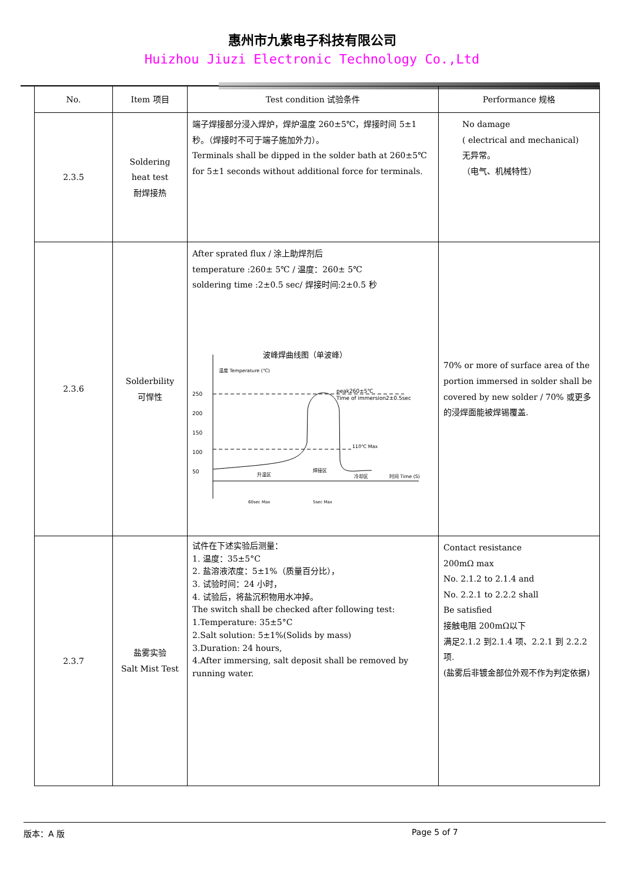惠州市九紫电子科技有限公司
Huizhou Jiuzi Electronic Technology Co.,Ltd
| No. | Item 项目 | Test condition 试验条件 | Performance 规格 |
| --- | --- | --- | --- |
| 2.3.5 | Soldering heat test 耐焊接热 | 端子焊接部分浸入焊炉，焊炉温度 260±5℃，焊接时间 5±1 秒。（焊接时不可于端子施加外力）。 Terminals shall be dipped in the solder bath at 260±5℃ for 5±1 seconds without additional force for terminals. | No damage ( electrical and mechanical) 无异常。 （电气、机械特性） |
| 2.3.6 | Solderbility 可悍性 | After sprated flux / 涂上助焊剂后 temperature :260± 5℃ / 温度：260± 5℃ soldering time :2±0.5 sec/ 焊接时间:2±0.5 秒 波峰焊曲线图（单波峰） 温度 Temperature (℃) 250 200 150 100 50 peak260±5℃ Time of immersion2±0.5sec 110℃ Max 升温区 焊接区 冷却区 时间 Time (S) 60sec Max 5sec Max | 70% or more of surface area of the portion immersed in solder shall be covered by new solder / 70% 或更多的浸焊面能被焊锡覆盖. |
| 2.3.7 | 盐雾实验 Salt Mist Test | 试件在下述实验后测量： 1. 温度：35±5°C 2. 盐溶液浓度：5±1%（质量百分比）， 3. 试验时间：24 小时， 4. 试验后，将盐沉积物用水冲掉。 The switch shall be checked after following test: 1.Temperature: 35±5°C 2.Salt solution: 5±1%(Solids by mass) 3.Duration: 24 hours, 4.After immersing, salt deposit shall be removed by running water. | Contact resistance 200mΩ max No. 2.1.2 to 2.1.4 and No. 2.2.1 to 2.2.2 shall Be satisfied 接触电阻 200mΩ以下 满足2.1.2 到2.1.4 项、2.2.1 到 2.2.2 项. (盐雾后非镀金部位外观不作为判定依据) |
版本：A 版 Page 5 of 7